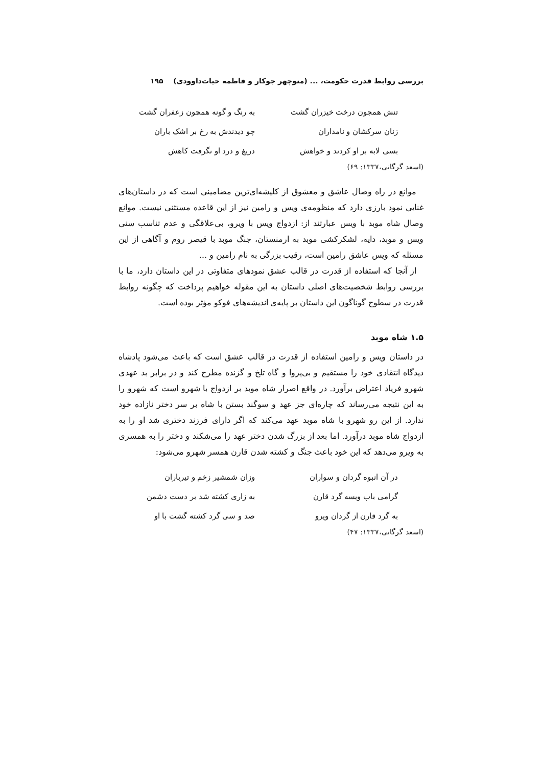بررسی روابط قدرت حکومت، ... (منوچهر جوکار و فاطمه حیات‌داوودی) ۱۹۵
تنش همچون درخت خیزران گشت
به رنگ و گونه همچون زعفران گشت
زنان سرکشان و نامداران
چو دیدندش به رخ بر اشک باران
بسی لابه بر او کردند و خواهش
دریغ و درد او نگرفت کاهش
(اسعد گرگانی،۱۳۳۷: ۶۹)
موانع در راه وصال عاشق و معشوق از کلیشه‌ای‌ترین مضامینی است که در داستان‌های غنایی نمود بارزی دارد که منظومه‌ی ویس و رامین نیز از این قاعده مستثنی نیست. موانع وصال شاه موبد با ویس عبارتند از: ازدواج ویس با ویرو، بی‌علاقگی و عدم تناسب سنی ویس و موبد، دایه، لشکرکشی موبد به ارمنستان، جنگ موبد با قیصر روم و آگاهی از این مسئله که ویس عاشق رامین است، رقیب بزرگی به نام رامین و ...
از آنجا که استفاده از قدرت در قالب عشق نمودهای متفاوتی در این داستان دارد، ما با بررسی روابط شخصیت‌های اصلی داستان به این مقوله خواهیم پرداخت که چگونه روابط قدرت در سطوح گوناگون این داستان بر پایه‌ی اندیشه‌های فوکو مؤثر بوده است.
۱.۵ شاه موبد
در داستان ویس و رامین استفاده از قدرت در قالب عشق است که باعث می‌شود پادشاه دیدگاه انتقادی خود را مستقیم و بی‌پروا و گاه تلخ و گزنده مطرح کند و در برابر بد عهدی شهرو فریاد اعتراض برآورد. در واقع اصرار شاه موبد بر ازدواج با شهرو است که شهرو را به این نتیجه می‌رساند که چاره‌ای جز عهد و سوگند بستن با شاه بر سر دختر نازاده خود ندارد. از این رو شهرو با شاه موبد عهد می‌کند که اگر دارای فرزند دختری شد او را به ازدواج شاه موبد درآورد. اما بعد از بزرگ شدن دختر عهد را می‌شکند و دختر را به همسری به ویرو می‌دهد که این خود باعث جنگ و کشته شدن قارن همسر شهرو می‌شود:
در آن انبوه گردان و سواران
وزان شمشیر زخم و تیرباران
گرامی باب ویسه گرد قارن
به زاری کشته شد بر دست دشمن
به گرد قارن از گردان ویرو
صد و سی گرد کشته گشت با او
(اسعد گرگانی،۱۳۳۷: ۴۷)